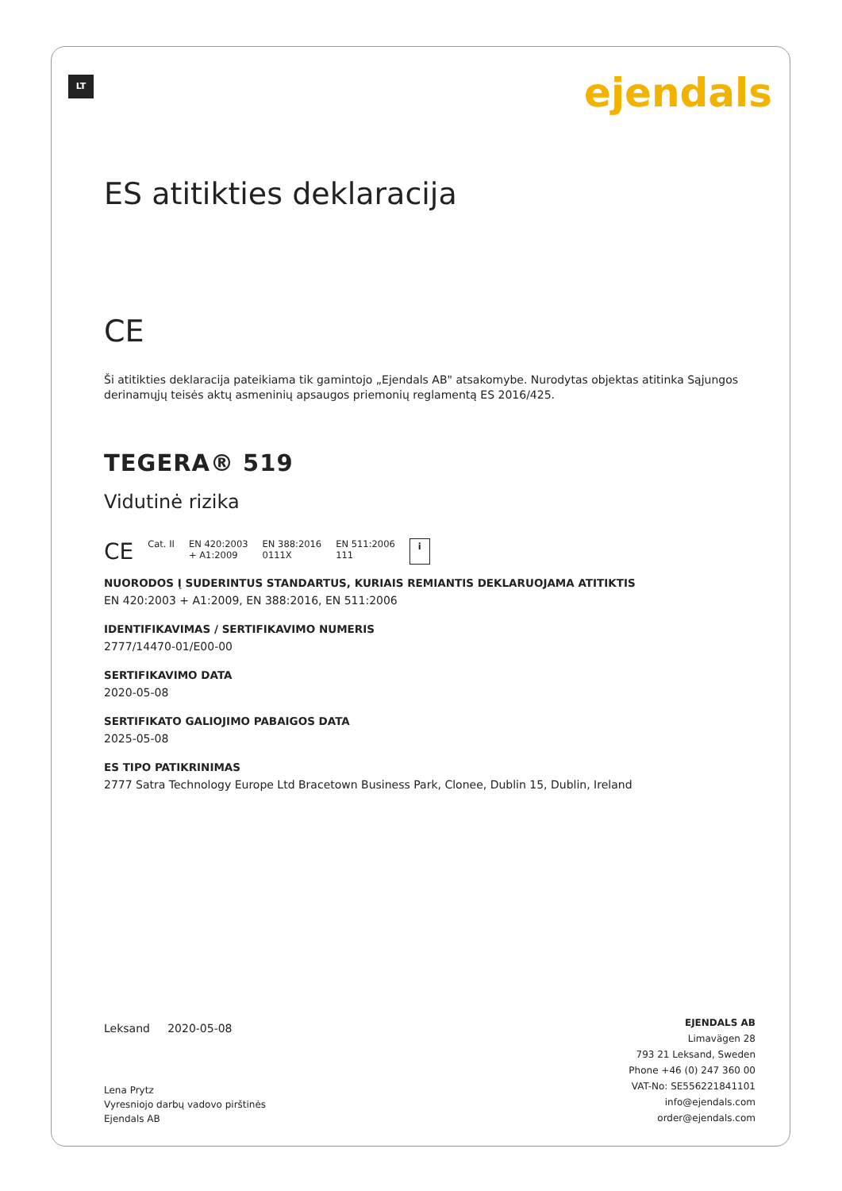LT ejendals
ES atitikties deklaracija
CE
Ši atitikties deklaracija pateikiama tik gamintojo „Ejendals AB" atsakomybe. Nurodytas objektas atitinka Sąjungos derinamųjų teisės aktų asmeninių apsaugos priemonių reglamentą ES 2016/425.
TEGERA® 519
Vidutinė rizika
CE Cat. II EN 420:2003
+ A1:2009 EN 388:2016
0111X EN 511:2006
111 i
NUORODOS Į SUDERINTUS STANDARTUS, KURIAIS REMIANTIS DEKLARUOJAMA ATITIKTIS
EN 420:2003 + A1:2009, EN 388:2016, EN 511:2006
IDENTIFIKAVIMAS / SERTIFIKAVIMO NUMERIS
2777/14470-01/E00-00
SERTIFIKAVIMO DATA
2020-05-08
SERTIFIKATO GALIOJIMO PABAIGOS DATA
2025-05-08
ES TIPO PATIKRINIMAS
2777 Satra Technology Europe Ltd Bracetown Business Park, Clonee, Dublin 15, Dublin, Ireland
Leksand 2020-05-08
Lena Prytz
Vyresniojo darbų vadovo pirštinės
Ejendals AB
EJENDALS AB
Limavägen 28
793 21 Leksand, Sweden
Phone +46 (0) 247 360 00
VAT-No: SE556221841101
info@ejendals.com
order@ejendals.com